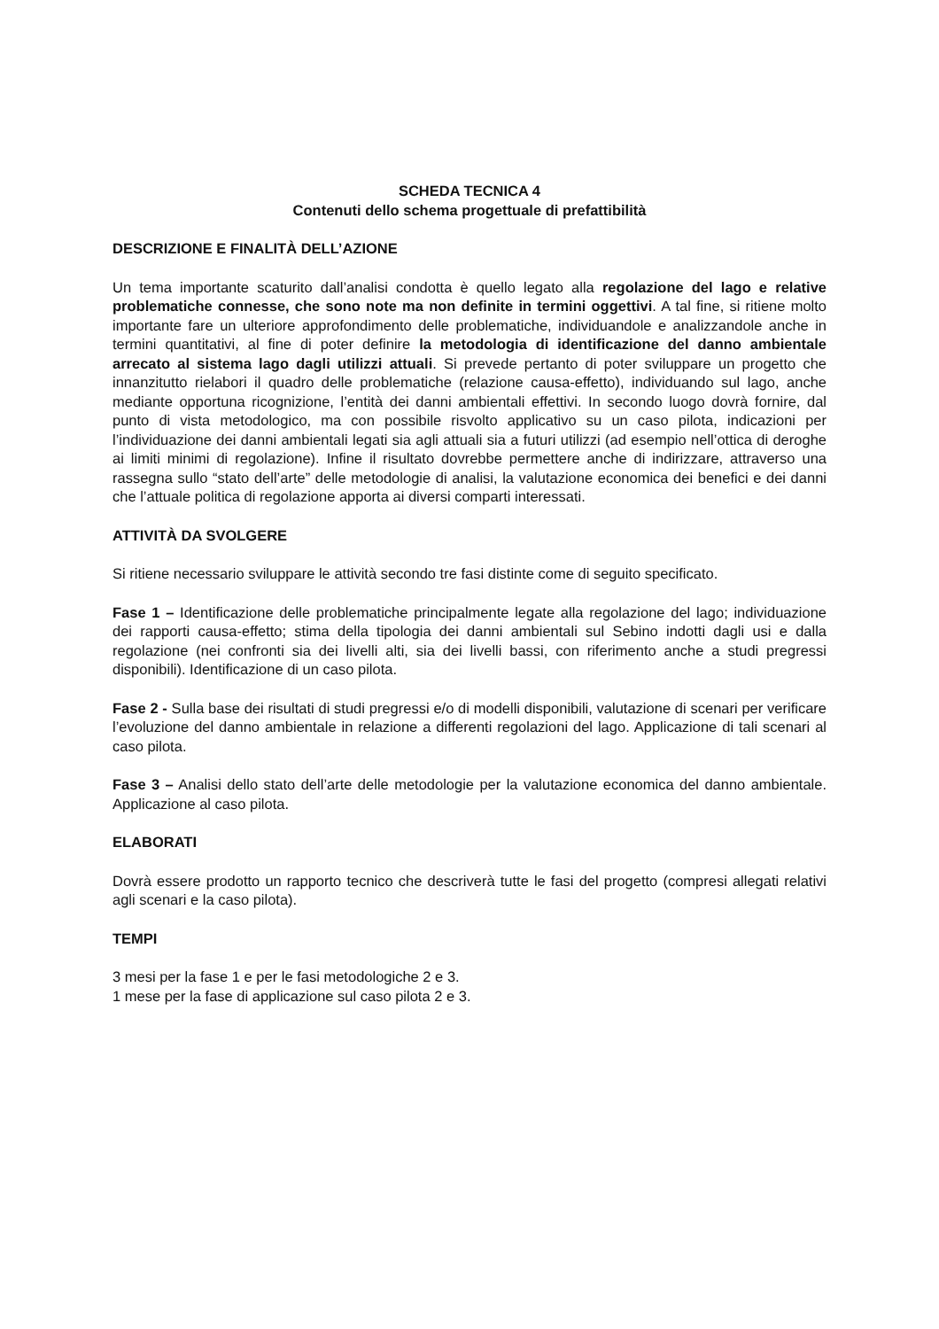SCHEDA TECNICA 4
Contenuti dello schema progettuale di prefattibilità
DESCRIZIONE E FINALITÀ DELL’AZIONE
Un tema importante scaturito dall’analisi condotta è quello legato alla regolazione del lago e relative problematiche connesse, che sono note ma non definite in termini oggettivi. A tal fine, si ritiene molto importante fare un ulteriore approfondimento delle problematiche, individuandole e analizzandole anche in termini quantitativi, al fine di poter definire la metodologia di identificazione del danno ambientale arrecato al sistema lago dagli utilizzi attuali. Si prevede pertanto di poter sviluppare un progetto che innanzitutto rielabori il quadro delle problematiche (relazione causa-effetto), individuando sul lago, anche mediante opportuna ricognizione, l’entità dei danni ambientali effettivi. In secondo luogo dovrà fornire, dal punto di vista metodologico, ma con possibile risvolto applicativo su un caso pilota, indicazioni per l’individuazione dei danni ambientali legati sia agli attuali sia a futuri utilizzi (ad esempio nell’ottica di deroghe ai limiti minimi di regolazione). Infine il risultato dovrebbe permettere anche di indirizzare, attraverso una rassegna sullo “stato dell’arte” delle metodologie di analisi, la valutazione economica dei benefici e dei danni che l’attuale politica di regolazione apporta ai diversi comparti interessati.
ATTIVITÀ DA SVOLGERE
Si ritiene necessario sviluppare le attività secondo tre fasi distinte come di seguito specificato.
Fase 1 – Identificazione delle problematiche principalmente legate alla regolazione del lago; individuazione dei rapporti causa-effetto; stima della tipologia dei danni ambientali sul Sebino indotti dagli usi e dalla regolazione (nei confronti sia dei livelli alti, sia dei livelli bassi, con riferimento anche a studi pregressi disponibili). Identificazione di un caso pilota.
Fase 2 - Sulla base dei risultati di studi pregressi e/o di modelli disponibili, valutazione di scenari per verificare l’evoluzione del danno ambientale in relazione a differenti regolazioni del lago. Applicazione di tali scenari al caso pilota.
Fase 3 – Analisi dello stato dell’arte delle metodologie per la valutazione economica del danno ambientale. Applicazione al caso pilota.
ELABORATI
Dovrà essere prodotto un rapporto tecnico che descriverà tutte le fasi del progetto (compresi allegati relativi agli scenari e la caso pilota).
TEMPI
3 mesi per la fase 1 e per le fasi metodologiche 2 e 3.
1 mese per la fase di applicazione sul caso pilota 2 e 3.